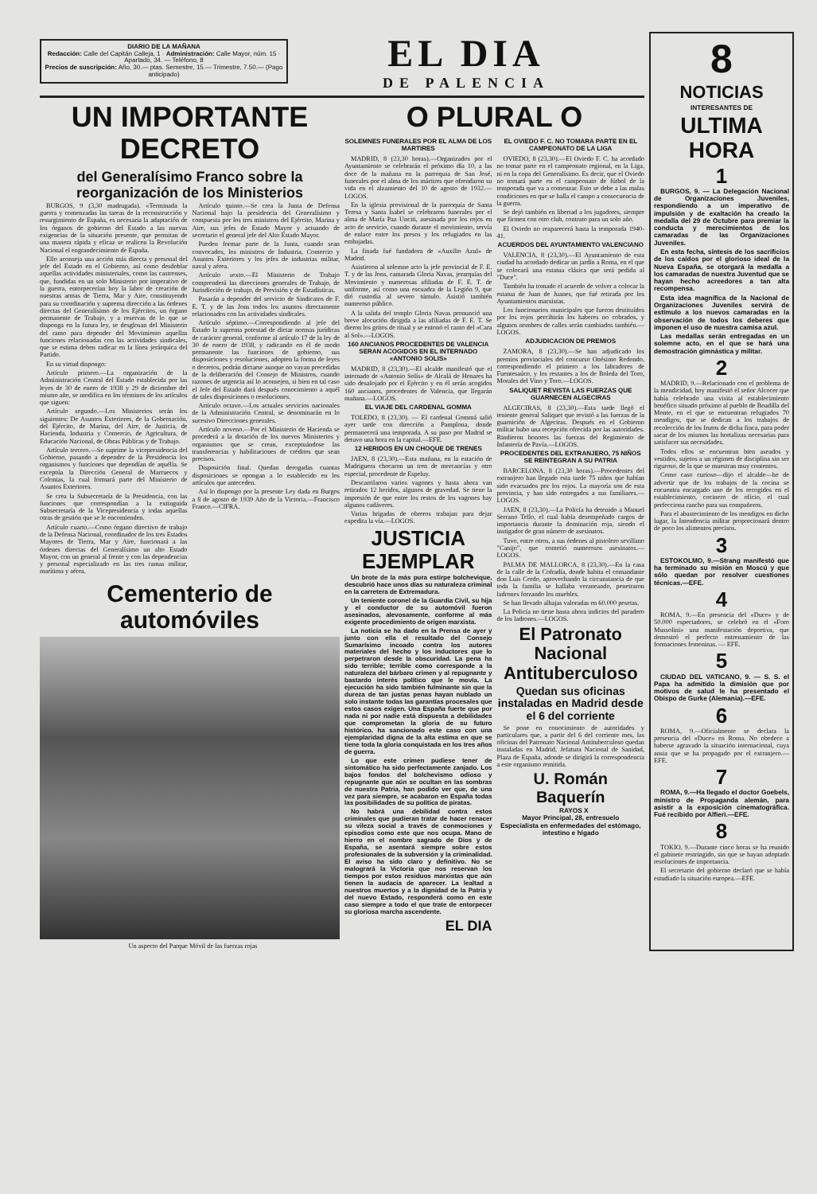DIARIO DE LA MAÑANA
Redacción: Calle del Capitán Calleja, 1 · Administración: Calle Mayor, núm. 15 · Apartado, 34. — Teléfono, 8
Precios de suscripción: Año, 30.— ptas. Semestre, 15.— Trimestre, 7.50.— (Pago anticipado)
EL DIA
DE PALENCIA
UN IMPORTANTE DECRETO
del Generalísimo Franco sobre la reorganización de los Ministerios
BURGOS, 9 (3,30 madrugada). «Terminada la guerra y comenzadas las tareas de la reconstrucción y resurgimiento de España, es necesaria la adaptación de los órganos de gobierno del Estado a las nuevas exigencias de la situación presente, que permitan de una manera rápida y eficaz se realicen la Revolución Nacional el engrandecimiento de España.
Ello aconseja una acción más directa y personal del jefe del Estado en el Gobierno, así como desdoblar aquellas actividades ministeriales, como las castrenses, que, fundidas en un solo Ministerio por imperativo de la guerra, entorpecerían hoy la labor de creación de nuestras armas de Tierra, Mar y Aire, constituyendo para su coordinación y suprema dirección a las órdenes directas del Generalísimo de los Ejércitos, un órgano permanente de Trabajo, y a reservas de lo que se disponga en la futura ley, se desglosan del Ministerio del ramo para depender del Movimiento aquellas funciones relacionadas con las actividades sindicales, que se estima deben radicar en la línea jerárquica del Partido.
En su virtud dispongo:
Artículo primero.—La organización de la Administración Central del Estado establecida por las leyes de 30 de enero de 1938 y 29 de diciembre del mismo año, se modifica en los términos de los artículos que siguen:
Artículo segundo.—Los Ministerios serán los siguientes: De Asuntos Exteriores, de la Gobernación, del Ejército, de Marina, del Aire, de Justicia, de Hacienda, Industria y Comercio, de Agricultura, de Educación Nacional, de Obras Públicas y de Trabajo.
Artículo tercero.—Se suprime la vicepresidencia del Gobierno, pasando a depender de la Presidencia los organismos y funciones que dependían de aquélla. Se exceptúa la Dirección General de Marruecos y Colonias, la cual formará parte del Ministerio de Asuntos Exteriores.
Se crea la Subsecretaría de la Presidencia, con las funciones que correspondían a la extinguida Subsecretaría de la Vicepresidencia y todas aquellas otras de gestión que se le encomienden.
Artículo cuarto.—Como órgano directivo de trabajo de la Defensa Nacional, coordinador de los tres Estados Mayores de Tierra, Mar y Aire, funcionará a las órdenes directas del Generalísimo un alto Estado Mayor, con un general al frente y con las dependencias y personal especializado en las tres ramas militar, marítima y aérea.
Artículo quinto.—Se crea la Junta de Defensa Nacional bajo la presidencia del Generalísimo y compuesta por los tres ministros del Ejército, Marina y Aire, sus jefes de Estado Mayor y actuando de secretario el general jefe del Alto Estado Mayor.
Pueden formar parte de la Junta, cuando sean convocados, los ministros de Industria, Comercio y Asuntos Exteriores y los jefes de industrias militar, naval y aérea.
Artículo sexto.—El Ministerio de Trabajo comprenderá las direcciones generales de Trabajo, de Jurisdicción de trabajo, de Previsión y de Estadísticas.
Pasarán a depender del servicio de Sindicatos de F. E. T. y de las Jons todos los asuntos directamente relacionados con las actividades sindicales.
Artículo séptimo.—Correspondiendo al jefe del Estado la suprema potestad de dictar normas jurídicas de carácter general, conforme al artículo 17 de la ley de 30 de enero de 1938, y radicando en él de modo permanente las funciones de gobierno, sus disposiciones y resoluciones, adopten la forma de leyes o decretos, podrán dictarse aunque no vayan precedidas de la deliberación del Consejo de Ministros, cuando razones de urgencia así lo aconsejen, si bien en tal caso el Jefe del Estado dará después conocimiento a aquél de tales disposiciones o resoluciones.
Artículo octavo.—Los actuales servicios nacionales de la Administración Central, se denominarán en lo sucesivo Direcciones generales.
Artículo noveno.—Por el Ministerio de Hacienda se procederá a la dotación de los nuevos Ministerios y organismos que se crean, exceptuándose las transferencias y habilitaciones de créditos que sean precisos.
Disposición final. Quedan derogadas cuantas disposiciones se opongan a lo establecido en los artículos que anteceden.
Así lo dispongo por la presente Ley dada en Burgos a 8 de agosto de 1939 Año de la Victoria.—Francisco Franco.—CIFRA.
Cementerio de automóviles
Un aspecto del Parque Móvil de las fuerzas rojas
O PLURAL O
SOLEMNES FUNERALES POR EL ALMA DE LOS MARTIRES
MADRID, 8 (23,30 horas).—Organizados por el Ayuntamiento se celebrarán el próximo día 10, a las doce de la mañana en la parroquia de San José, funerales por el alma de los mártires que ofrendaron su vida en el alzamiento del 10 de agosto de 1932.—LOGOS.
En la iglesia provisional de la parroquia de Santa Teresa y Santa Isabel se celebraron funerales por el alma de María Paz Unciti, asesinada por los rojos en acto de servicio, cuando durante el movimiento, servía de enlace entre los presos y los refugiados en las embajadas.
La finada fué fundadora de «Auxilio Azul» de Madrid.
Asistieron al solemne acto la jefe provincial de F. E. T. y de las Jons, camarada Gloria Navas, jerarquías del Movimiento y numerosas afiliadas de F. E. T. de uniforme, así como una escuadra de la Legión 9, que dió custodia al severo túmulo. Asistió también numeroso público.
A la salida del templo Gloria Navas pronunció una breve alocución dirigida a las afiliadas de F. E. T. Se dieron los gritos de ritual y se entonó el canto del «Cara al Sol».—LOGOS.
160 ANCIANOS PROCEDENTES DE VALENCIA SERAN ACOGIDOS EN EL INTERNADO «ANTONIO SOLIS»
MADRID, 8 (23,30).—El alcalde manifestó que el internado de «Antonio Solís» de Alcalá de Henares ha sido desalojado por el Ejército y en él serán acogidos 160 ancianos, procedentes de Valencia, que llegarán mañana.—LOGOS.
EL VIAJE DEL CARDENAL GOMMA
TOLEDO, 8 (23,30). — El cardenal Gommá salió ayer tarde con dirección a Pamplona, donde permanecerá una temporada. A su paso por Madrid se detuvo una hora en la capital.—EFE.
12 HERIDOS EN UN CHOQUE DE TRENES
JAEN, 8 (23,30).—Esta mañana, en la estación de Madriguera chocaron un tren de mercancías y otro especial, procedente de Espeluy.
Descarrilaron varios vagones y hasta ahora van retirados 12 heridos, algunos de gravedad. Se tiene la impresión de que entre los restos de los vagones hay algunos cadáveres.
Varias brigadas de obreros trabajan para dejar expedita la vía.—LOGOS.
JUSTICIA EJEMPLAR
Un brote de la más pura estirpe bolchevique, descubrió hace unos días su naturaleza criminal en la carretera de Extremadura.
Un teniente coronel de la Guardia Civil, su hija y el conductor de su automóvil fueron asesinados, alevosamente, conforme al más exigente procedimiento de origen marxista.
La noticia se ha dado en la Prensa de ayer y junto con ella el resultado del Consejo Sumarísimo incoado contra los autores materiales del hecho y los inductores que lo perpetraron desde la obscuridad. La pena ha sido terrible; terrible como corresponde a la naturaleza del bárbaro crimen y al repugnante y bastardo interés político que le movía. La ejecución ha sido también fulminante sin que la dureza de tan justas penas hayan nublado un solo instante todas las garantías procesales que estos casos exigen. Una España fuerte que por nada ni por nadie está dispuesta a debilidades que comprometan la gloria de su futuro histórico, ha sancionado este caso con una ejemplaridad digna de la alta estima en que se tiene toda la gloria conquistada en los tres años de guerra.
Lo que este crimen pudiese tener de sintomático ha sido perfectamente zanjado. Los bajos fondos del bolchevismo odioso y repugnante que aún se ocultan en las sombras de nuestra Patria, han podido ver que, de una vez para siempre, se acabaron en España todas las posibilidades de su política de piratas.
No habrá una debilidad contra estos criminales que pudieran tratar de hacer renacer su vileza social a través de conmociones y episodios como este que nos ocupa. Mano de hierro en el nombre sagrado de Dios y de España, se asentará siempre sobre estos profesionales de la subversión y la criminalidad. El aviso ha sido claro y definitivo. No se malogrará la Victoria que nos reservan los tiempos por estos residuos marxistas que aún tienen la audacia de aparecer. La lealtad a nuestros muertos y a la dignidad de la Patria y del nuevo Estado, responderá como en este caso siempre a todo el que trate de entorpecer su gloriosa marcha ascendente.
EL DIA
EL OVIEDO F. C. NO TOMARA PARTE EN EL CAMPEONATO DE LA LIGA
OVIEDO, 8 (23,30).—El Oviedo F. C. ha acordado no tomar parte en el campeonato regional, en la Liga, ni en la copa del Generalísimo. Es decir, que el Oviedo no tomará parte en el campeonato de fútbol de la temporada que va a comenzar. Esto se debe a las malas condiciones en que se halla el campo a consecuencia de la guerra.
Se dejó también en libertad a los jugadores, siempre que firmen con otro club, contrato para un solo año.
El Oviedo no reaparecerá hasta la temporada 1940-41.
ACUERDOS DEL AYUNTAMIENTO VALENCIANO
VALENCIA, 8 (23,30).—El Ayuntamiento de esta ciudad ha acordado dedicar un jardín a Roma, en el que se colocará una estatua clásica que será pedida al "Duce".
También ha tomado el acuerdo de volver a colocar la estatua de Juan de Juanes, que fué retirada por los Ayuntamientos marxistas.
Los funcionarios municipales que fueron destituídos por los rojos percibirán los haberes no cobrados, y algunos nombres de calles serán cambiados también.—LOGOS.
ADJUDICACION DE PREMIOS
ZAMORA, 8 (23,30).—Se han adjudicado los premios provinciales del concurso Onésimo Redondo, correspondiendo el primero a los labradores de Fuentesaúco, y los restantes a los de Boleda del Toro, Morales del Vino y Toro.—LOGOS.
SALIQUET REVISTA LAS FUERZAS QUE GUARNECEN ALGECIRAS
ALGECIRAS, 8 (23,30).—Esta tarde llegó el teniente general Saliquet que revistó a las fuerzas de la guarnición de Algeciras. Después en el Gobierno militar hubo una recepción ofrecida por las autoridades. Rindieron honores las fuerzas del Regimiento de Infantería de Pavía.—LOGOS.
PROCEDENTES DEL EXTRANJERO, 75 NIÑOS SE REINTEGRAN A SU PATRIA
BARCELONA, 8 (23,30 horas).—Procedentes del extranjero han llegado esta tarde 75 niños que habían sido evacuados por los rojos. La mayoría son de esta provincia, y han sido entregados a sus familiares.—LOGOS.
JAEN, 8 (23,30).—La Policía ha detenido a Manuel Serrano Tello, el cual había desempeñado cargos de importancia durante la dominación roja, siendo el instigador de gran número de asesinatos.
Tuvo, entre otros, a sus órdenes al pistolero sevillano "Canijo", que cometió numerosos asesinatos.—LOGOS.
PALMA DE MALLORCA, 8 (23,30).—En la casa de la calle de la Cofradía, donde habita el comandante don Luis Cerdo, aprovechando la circunstancia de que toda la familia se hallaba veraneando, penetraron ladrones forzando los muebles.
Se han llevado alhajas valoradas en 60.000 pesetas.
La Policía no tiene hasta ahora indicios del paradero de los ladrones.—LOGOS.
El Patronato Nacional Antituberculoso
Quedan sus oficinas instaladas en Madrid desde el 6 del corriente
Se pone en conocimiento de autoridades y particulares que, a partir del 6 del corriente mes, las oficinas del Patronato Nacional Antituberculoso quedan instaladas en Madrid, Jefatura Nacional de Sanidad, Plaza de España, adonde se dirigirá la correspondencia a este organismo remitida.
U. Román Baquerín
RAYOS X
Mayor Principal, 28, entresuelo
Especialista en enfermedades del estómago, intestino e hígado
8
NOTICIAS
INTERESANTES DE
ULTIMA HORA
1
BURGOS, 9. — La Delegación Nacional de Organizaciones Juveniles, respondiendo a un imperativo de impulsión y de exaltación ha creado la medalla del 29 de Octubre para premiar la conducta y merecimientos de los camaradas de las Organizaciones Juveniles.
En esta fecha, síntesis de los sacrificios de los caídos por el glorioso ideal de la Nueva España, se otorgará la medalla a los camaradas de nuestra Juventud que se hayan hecho acreedores a tan alta recompensa.
Esta idea magnífica de la Nacional de Organizaciones Juveniles servirá de estímulo a los nuevos camaradas en la observación de todos los deberes que imponen el uso de nuestra camisa azul.
Las medallas serán entregadas en un solemne acto, en el que se hará una demostración gimnástica y militar.
2
MADRID, 9.—Relacionado con el problema de la mendicidad, hoy manifestó el señor Alcocer que había celebrado una visita al establecimiento benéfico situado próximo al pueblo de Boadilla del Monte, en el que se encuentran refugiados 70 mendigos, que se dedican a los trabajos de recolección de los frutos de dicha finca, para poder sacar de los mismos las hortalizas necesarias para satisfacer sus necesidades.
Todos ellos se encuentran bien aseados y vestidos, sujetos a un régimen de disciplina sin ser riguroso, de la que se muestran muy contentos.
Como caso curioso—dijo el alcalde—he de advertir que de los trabajos de la cocina se encuentra encargado uno de los recogidos en el establecimiento, cocinero de oficio, el cual perfecciona rancho para sus compañeros.
Para el abastecimiento de los mendigos en dicho lugar, la Intendencia militar proporcionará dentro de poco los alimentos precisos.
3
ESTOKOLMO, 9.—Strang manifestó que ha terminado su misión en Moscú y que sólo quedan por resolver cuestiones técnicas.—EFE.
4
ROMA, 9.—En presencia del «Duce» y de 50.000 espectadores, se celebró en el «Foro Mussolini» una manifestación deportiva, que demostró el perfecto entrenamiento de las formaciones femeninas. — EFE.
5
CIUDAD DEL VATICANO, 9. — S. S. el Papa ha admitido la dimisión que por motivos de salud le ha presentado el Obispo de Gurke (Alemania).—EFE.
6
ROMA, 9.—Oficialmente se declara la presencia del «Duce» en Roma. No obedece a haberse agravado la situación internacional, cuya ansia que se ha propagado por el extranjero.—EFE.
7
ROMA, 9.—Ha llegado el doctor Goebels, ministro de Propaganda alemán, para asistir a la exposición cinematográfica. Fué recibido por Alfieri.—EFE.
8
TOKIO, 9.—Durante cinco horas se ha reunido el gabinete restringido, sin que se hayan adoptado resoluciones de importancia.
El secretario del gobierno declaró que se había estudiado la situación europea.—EFE.